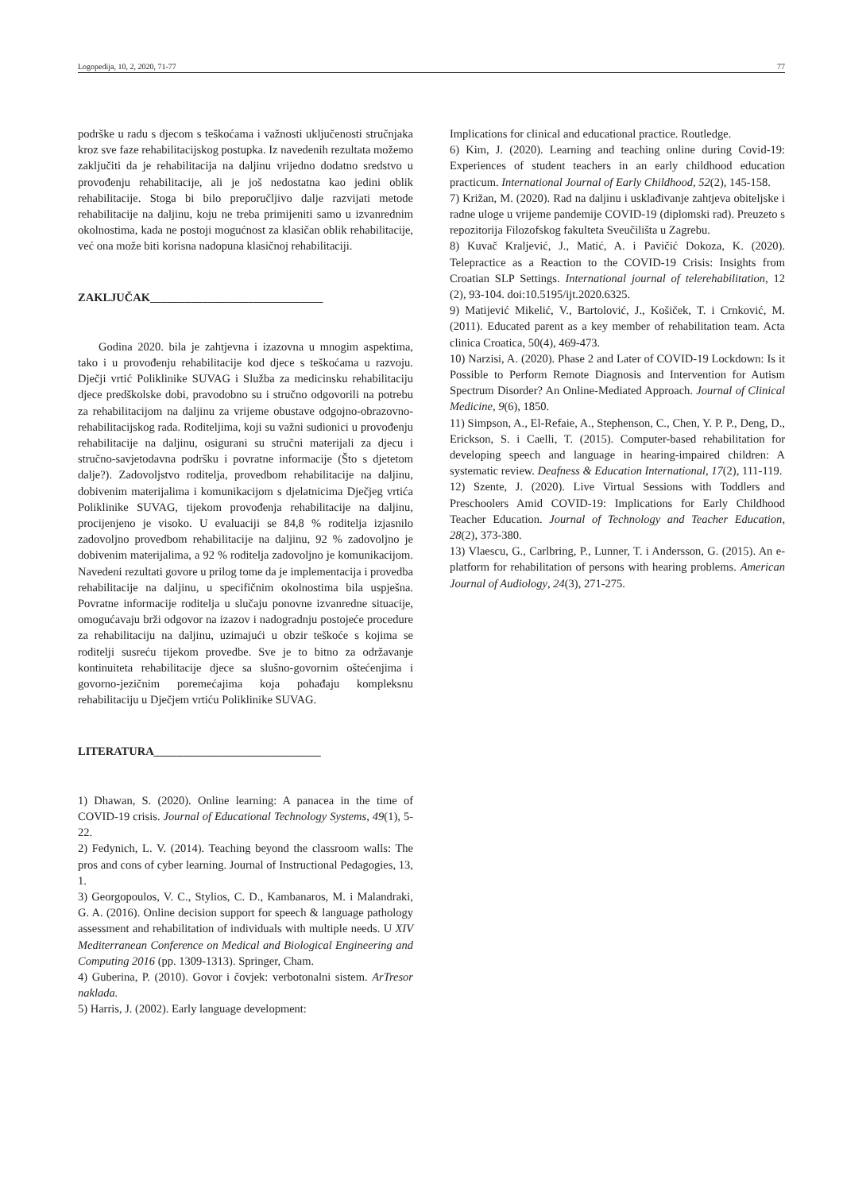Logopedija, 10, 2, 2020, 71-77 77
podrške u radu s djecom s teškoćama i važnosti uključenosti stručnjaka kroz sve faze rehabilitacijskog postupka. Iz navedenih rezultata možemo zaključiti da je rehabilitacija na daljinu vrijedno dodatno sredstvo u provođenju rehabilitacije, ali je još nedostatna kao jedini oblik rehabilitacije. Stoga bi bilo preporučljivo dalje razvijati metode rehabilitacije na daljinu, koju ne treba primijeniti samo u izvanrednim okolnostima, kada ne postoji mogućnost za klasičan oblik rehabilitacije, već ona može biti korisna nadopuna klasičnoj rehabilitaciji.
ZAKLJUČAK______________________________
Godina 2020. bila je zahtjevna i izazovna u mnogim aspektima, tako i u provođenju rehabilitacije kod djece s teškoćama u razvoju. Dječji vrtić Poliklinike SUVAG i Služba za medicinsku rehabilitaciju djece predškolske dobi, pravodobno su i stručno odgovorili na potrebu za rehabilitacijom na daljinu za vrijeme obustave odgojno-obrazovno-rehabilitacijskog rada. Roditeljima, koji su važni sudionici u provođenju rehabilitacije na daljinu, osigurani su stručni materijali za djecu i stručno-savjetodavna podršku i povratne informacije (Što s djetetom dalje?). Zadovoljstvo roditelja, provedbom rehabilitacije na daljinu, dobivenim materijalima i komunikacijom s djelatnicima Dječjeg vrtića Poliklinike SUVAG, tijekom provođenja rehabilitacije na daljinu, procijenjeno je visoko. U evaluaciji se 84,8 % roditelja izjasnilo zadovoljno provedbom rehabilitacije na daljinu, 92 % zadovoljno je dobivenim materijalima, a 92 % roditelja zadovoljno je komunikacijom. Navedeni rezultati govore u prilog tome da je implementacija i provedba rehabilitacije na daljinu, u specifičnim okolnostima bila uspješna. Povratne informacije roditelja u slučaju ponovne izvanredne situacije, omogućavaju brži odgovor na izazov i nadogradnju postojeće procedure za rehabilitaciju na daljinu, uzimajući u obzir teškoće s kojima se roditelji susreću tijekom provedbe. Sve je to bitno za održavanje kontinuiteta rehabilitacije djece sa slušno-govornim oštećenjima i govorno-jezičnim poremećajima koja pohađaju kompleksnu rehabilitaciju u Dječjem vrtiću Poliklinike SUVAG.
LITERATURA_____________________________
1) Dhawan, S. (2020). Online learning: A panacea in the time of COVID-19 crisis. Journal of Educational Technology Systems, 49(1), 5-22.
2) Fedynich, L. V. (2014). Teaching beyond the classroom walls: The pros and cons of cyber learning. Journal of Instructional Pedagogies, 13, 1.
3) Georgopoulos, V. C., Stylios, C. D., Kambanaros, M. i Malandraki, G. A. (2016). Online decision support for speech & language pathology assessment and rehabilitation of individuals with multiple needs. U XIV Mediterranean Conference on Medical and Biological Engineering and Computing 2016 (pp. 1309-1313). Springer, Cham.
4) Guberina, P. (2010). Govor i čovjek: verbotonalni sistem. ArTresor naklada.
5) Harris, J. (2002). Early language development:
Implications for clinical and educational practice. Routledge.
6) Kim, J. (2020). Learning and teaching online during Covid-19: Experiences of student teachers in an early childhood education practicum. International Journal of Early Childhood, 52(2), 145-158.
7) Križan, M. (2020). Rad na daljinu i usklađivanje zahtjeva obiteljske i radne uloge u vrijeme pandemije COVID-19 (diplomski rad). Preuzeto s repozitorija Filozofskog fakulteta Sveučilišta u Zagrebu.
8) Kuvač Kraljević, J., Matić, A. i Pavičić Dokoza, K. (2020). Telepractice as a Reaction to the COVID-19 Crisis: Insights from Croatian SLP Settings. International journal of telerehabilitation, 12 (2), 93-104. doi:10.5195/ijt.2020.6325.
9) Matijević Mikelić, V., Bartolović, J., Košiček, T. i Crnković, M. (2011). Educated parent as a key member of rehabilitation team. Acta clinica Croatica, 50(4), 469-473.
10) Narzisi, A. (2020). Phase 2 and Later of COVID-19 Lockdown: Is it Possible to Perform Remote Diagnosis and Intervention for Autism Spectrum Disorder? An Online-Mediated Approach. Journal of Clinical Medicine, 9(6), 1850.
11) Simpson, A., El-Refaie, A., Stephenson, C., Chen, Y. P. P., Deng, D., Erickson, S. i Caelli, T. (2015). Computer-based rehabilitation for developing speech and language in hearing-impaired children: A systematic review. Deafness & Education International, 17(2), 111-119.
12) Szente, J. (2020). Live Virtual Sessions with Toddlers and Preschoolers Amid COVID-19: Implications for Early Childhood Teacher Education. Journal of Technology and Teacher Education, 28(2), 373-380.
13) Vlaescu, G., Carlbring, P., Lunner, T. i Andersson, G. (2015). An e-platform for rehabilitation of persons with hearing problems. American Journal of Audiology, 24(3), 271-275.